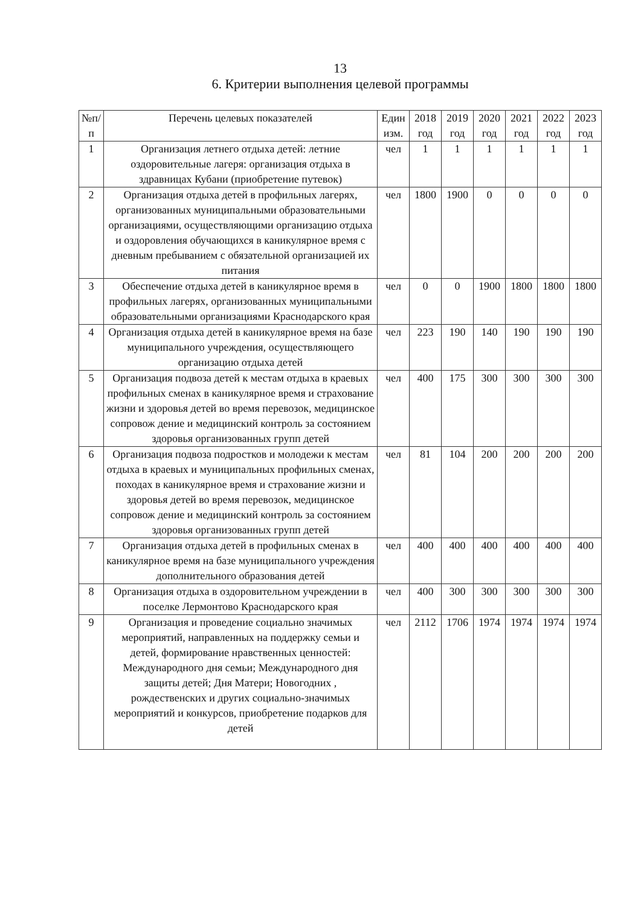13
6. Критерии выполнения целевой программы
| №п/ п | Перечень целевых показателей | Един изм. | 2018 год | 2019 год | 2020 год | 2021 год | 2022 год | 2023 год |
| --- | --- | --- | --- | --- | --- | --- | --- | --- |
| 1 | Организация летнего отдыха детей: летние оздоровительные лагеря: организация отдыха в здравницах Кубани (приобретение путевок) | чел | 1 | 1 | 1 | 1 | 1 | 1 |
| 2 | Организация отдыха детей в профильных лагерях, организованных муниципальными образовательными организациями, осуществляющими организацию отдыха и оздоровления обучающихся в каникулярное время с дневным пребыванием с обязательной организацией их питания | чел | 1800 | 1900 | 0 | 0 | 0 | 0 |
| 3 | Обеспечение отдыха детей в каникулярное время в профильных лагерях, организованных муниципальными образовательными организациями Краснодарского края | чел | 0 | 0 | 1900 | 1800 | 1800 | 1800 |
| 4 | Организация отдыха детей в каникулярное время на базе муниципального учреждения, осуществляющего организацию отдыха детей | чел | 223 | 190 | 140 | 190 | 190 | 190 |
| 5 | Организация подвоза детей к местам отдыха в краевых профильных сменах в каникулярное время и страхование жизни и здоровья детей во время перевозок, медицинское сопровож дение и медицинский контроль за состоянием здоровья организованных групп детей | чел | 400 | 175 | 300 | 300 | 300 | 300 |
| 6 | Организация подвоза подростков и молодежи к местам отдыха в краевых и муниципальных профильных сменах, походах в каникулярное время и страхование жизни и здоровья детей во время перевозок, медицинское сопровож дение и медицинский контроль за состоянием здоровья организованных групп детей | чел | 81 | 104 | 200 | 200 | 200 | 200 |
| 7 | Организация отдыха детей в профильных сменах в каникулярное время на базе муниципального учреждения дополнительного образования детей | чел | 400 | 400 | 400 | 400 | 400 | 400 |
| 8 | Организация отдыха в оздоровительном учреждении в поселке Лермонтово Краснодарского края | чел | 400 | 300 | 300 | 300 | 300 | 300 |
| 9 | Организация и проведение социально значимых мероприятий, направленных на поддержку семьи и детей, формирование нравственных ценностей: Международного дня семьи; Международного дня защиты детей; Дня Матери; Новогодних , рождественских и других социально-значимых мероприятий и конкурсов, приобретение подарков для детей | чел | 2112 | 1706 | 1974 | 1974 | 1974 | 1974 |